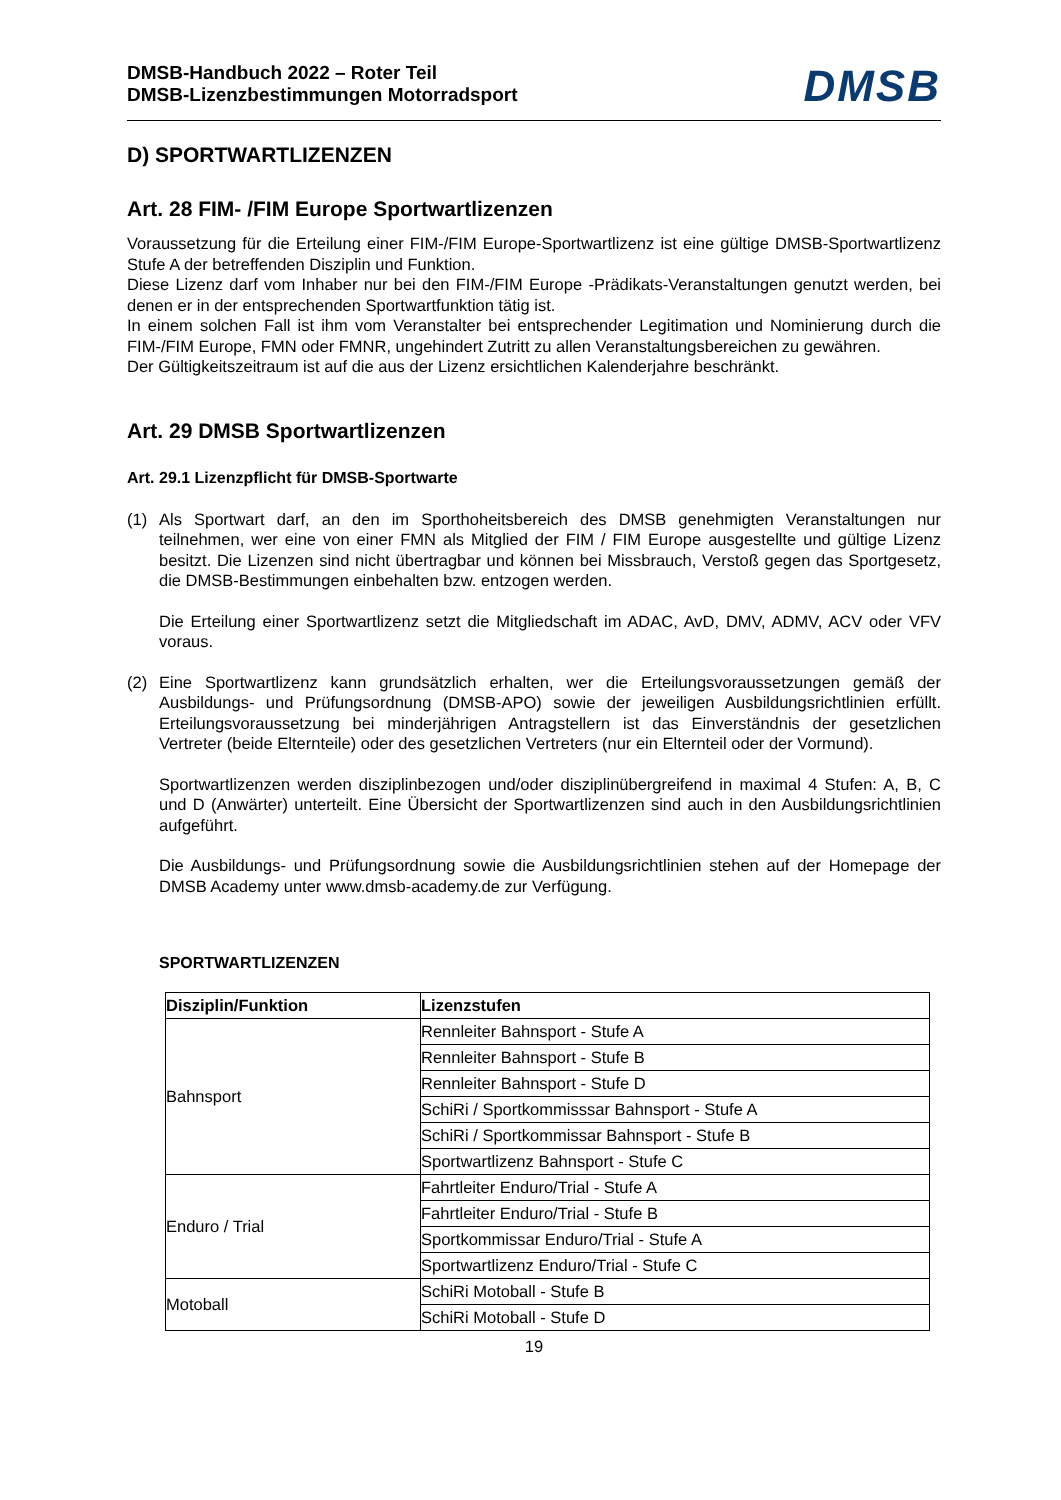DMSB-Handbuch 2022 – Roter Teil
DMSB-Lizenzbestimmungen Motorradsport
DMSB
D) SPORTWARTLIZENZEN
Art. 28 FIM- /FIM Europe Sportwartlizenzen
Voraussetzung für die Erteilung einer FIM-/FIM Europe-Sportwartlizenz ist eine gültige DMSB-Sportwartlizenz Stufe A der betreffenden Disziplin und Funktion.
Diese Lizenz darf vom Inhaber nur bei den FIM-/FIM Europe -Prädikats-Veranstaltungen genutzt werden, bei denen er in der entsprechenden Sportwartfunktion tätig ist.
In einem solchen Fall ist ihm vom Veranstalter bei entsprechender Legitimation und Nominierung durch die FIM-/FIM Europe, FMN oder FMNR, ungehindert Zutritt zu allen Veranstaltungsbereichen zu gewähren.
Der Gültigkeitszeitraum ist auf die aus der Lizenz ersichtlichen Kalenderjahre beschränkt.
Art. 29 DMSB Sportwartlizenzen
Art. 29.1 Lizenzpflicht für DMSB-Sportwarte
(1) Als Sportwart darf, an den im Sporthoheitsbereich des DMSB genehmigten Veranstaltungen nur teilnehmen, wer eine von einer FMN als Mitglied der FIM / FIM Europe ausgestellte und gültige Lizenz besitzt. Die Lizenzen sind nicht übertragbar und können bei Missbrauch, Verstoß gegen das Sportgesetz, die DMSB-Bestimmungen einbehalten bzw. entzogen werden.
Die Erteilung einer Sportwartlizenz setzt die Mitgliedschaft im ADAC, AvD, DMV, ADMV, ACV oder VFV voraus.
(2) Eine Sportwartlizenz kann grundsätzlich erhalten, wer die Erteilungsvoraussetzungen gemäß der Ausbildungs- und Prüfungsordnung (DMSB-APO) sowie der jeweiligen Ausbildungsrichtlinien erfüllt. Erteilungsvoraussetzung bei minderjährigen Antragstellern ist das Einverständnis der gesetzlichen Vertreter (beide Elternteile) oder des gesetzlichen Vertreters (nur ein Elternteil oder der Vormund).
Sportwartlizenzen werden disziplinbezogen und/oder disziplinübergreifend in maximal 4 Stufen: A, B, C und D (Anwärter) unterteilt. Eine Übersicht der Sportwartlizenzen sind auch in den Ausbildungsrichtlinien aufgeführt.
Die Ausbildungs- und Prüfungsordnung sowie die Ausbildungsrichtlinien stehen auf der Homepage der DMSB Academy unter www.dmsb-academy.de zur Verfügung.
SPORTWARTLIZENZEN
| Disziplin/Funktion | Lizenzstufen |
| --- | --- |
| Bahnsport | Rennleiter Bahnsport - Stufe A |
| | Rennleiter Bahnsport - Stufe B |
| | Rennleiter Bahnsport - Stufe D |
| | SchiRi / Sportkommisssar Bahnsport - Stufe A |
| | SchiRi / Sportkommissar Bahnsport - Stufe B |
| | Sportwartlizenz Bahnsport - Stufe C |
| Enduro / Trial | Fahrtleiter Enduro/Trial - Stufe A |
| | Fahrtleiter Enduro/Trial - Stufe B |
| | Sportkommissar Enduro/Trial - Stufe A |
| | Sportwartlizenz Enduro/Trial - Stufe C |
| Motoball | SchiRi Motoball - Stufe B |
| | SchiRi Motoball - Stufe D |
19